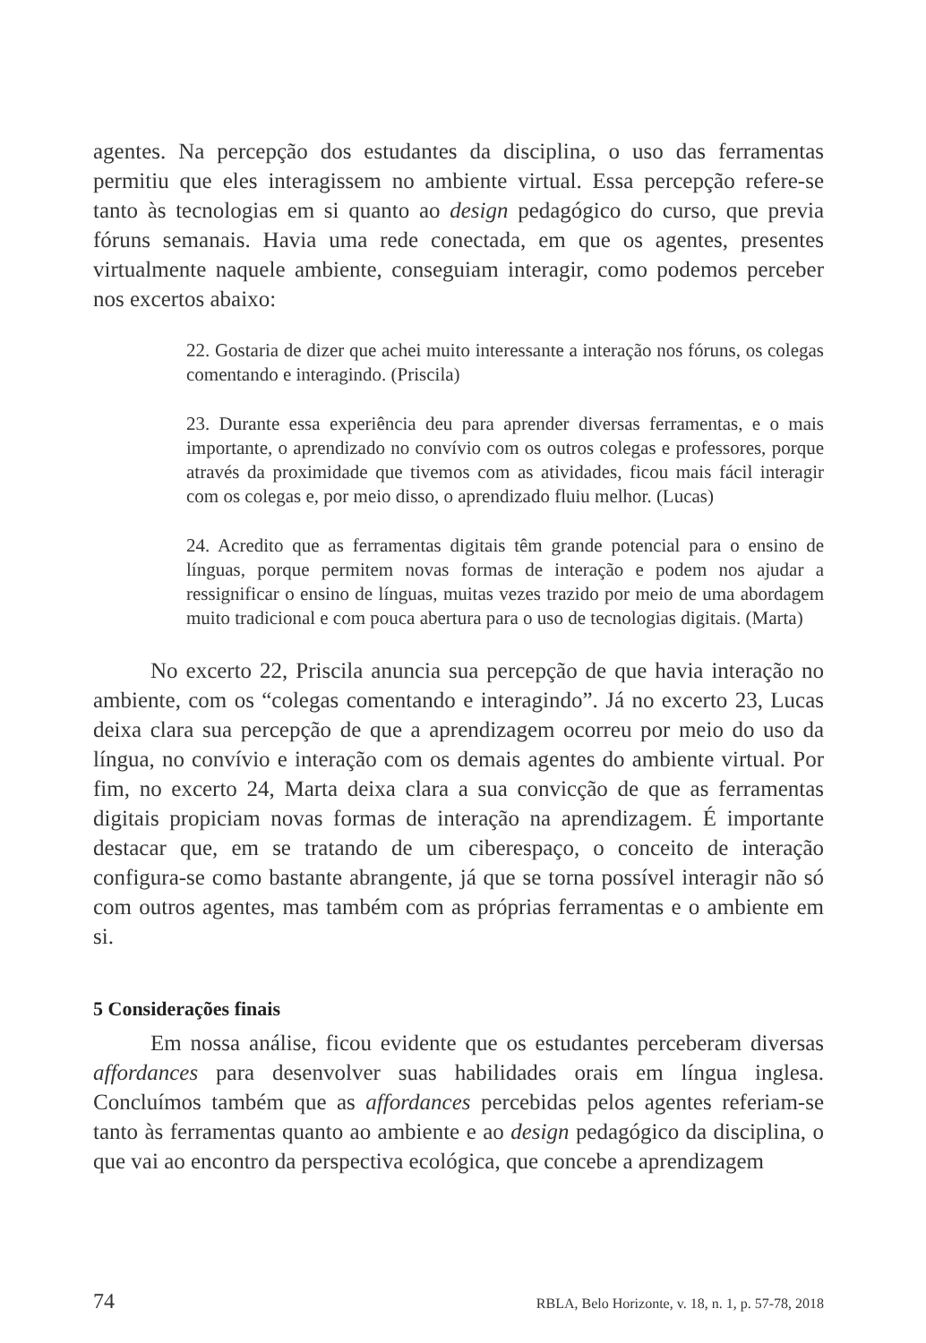agentes. Na percepção dos estudantes da disciplina, o uso das ferramentas permitiu que eles interagissem no ambiente virtual. Essa percepção refere-se tanto às tecnologias em si quanto ao design pedagógico do curso, que previa fóruns semanais. Havia uma rede conectada, em que os agentes, presentes virtualmente naquele ambiente, conseguiam interagir, como podemos perceber nos excertos abaixo:
22. Gostaria de dizer que achei muito interessante a interação nos fóruns, os colegas comentando e interagindo. (Priscila)
23. Durante essa experiência deu para aprender diversas ferramentas, e o mais importante, o aprendizado no convívio com os outros colegas e professores, porque através da proximidade que tivemos com as atividades, ficou mais fácil interagir com os colegas e, por meio disso, o aprendizado fluiu melhor. (Lucas)
24. Acredito que as ferramentas digitais têm grande potencial para o ensino de línguas, porque permitem novas formas de interação e podem nos ajudar a ressignificar o ensino de línguas, muitas vezes trazido por meio de uma abordagem muito tradicional e com pouca abertura para o uso de tecnologias digitais. (Marta)
No excerto 22, Priscila anuncia sua percepção de que havia interação no ambiente, com os “colegas comentando e interagindo”. Já no excerto 23, Lucas deixa clara sua percepção de que a aprendizagem ocorreu por meio do uso da língua, no convívio e interação com os demais agentes do ambiente virtual. Por fim, no excerto 24, Marta deixa clara a sua convicção de que as ferramentas digitais propiciam novas formas de interação na aprendizagem. É importante destacar que, em se tratando de um ciberespaço, o conceito de interação configura-se como bastante abrangente, já que se torna possível interagir não só com outros agentes, mas também com as próprias ferramentas e o ambiente em si.
5 Considerações finais
Em nossa análise, ficou evidente que os estudantes perceberam diversas affordances para desenvolver suas habilidades orais em língua inglesa. Concluímos também que as affordances percebidas pelos agentes referiam-se tanto às ferramentas quanto ao ambiente e ao design pedagógico da disciplina, o que vai ao encontro da perspectiva ecológica, que concebe a aprendizagem
74 RBLA, Belo Horizonte, v. 18, n. 1, p. 57-78, 2018